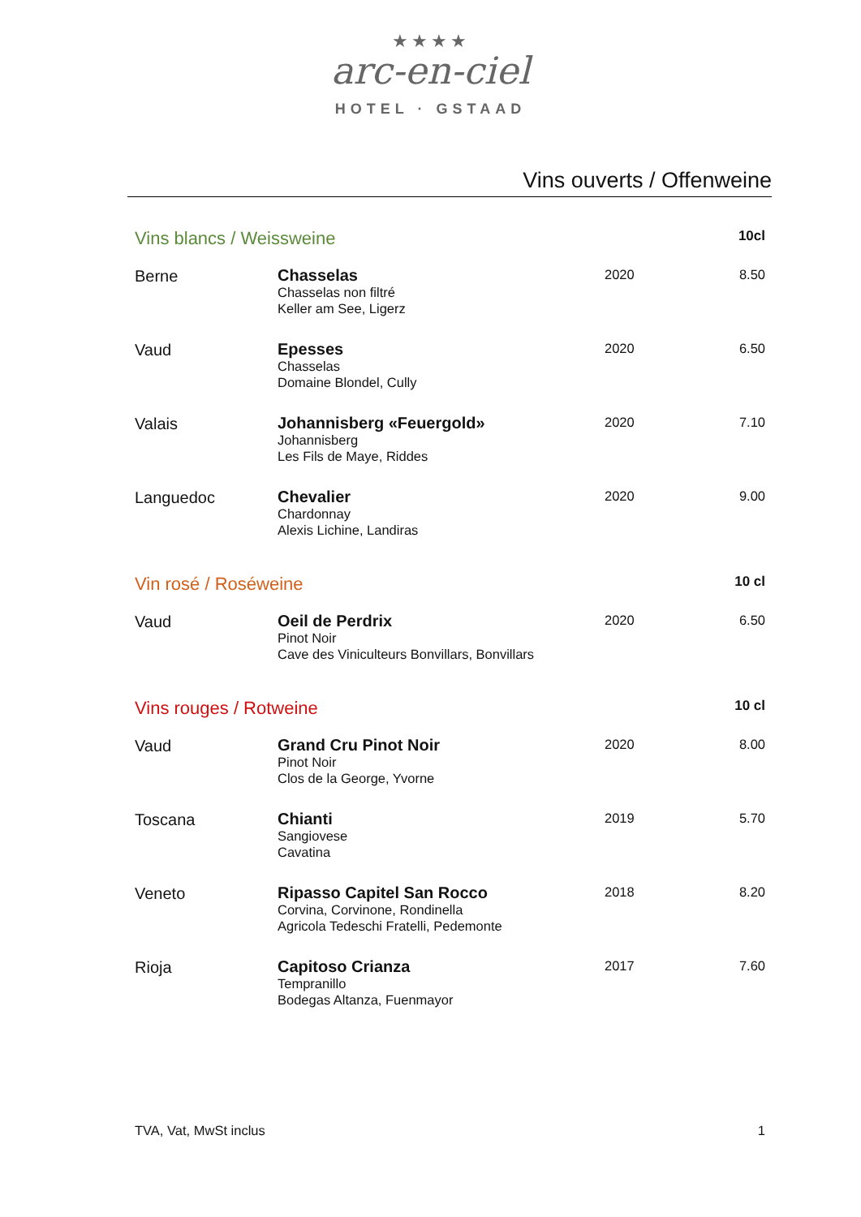★★★★
arc-en-ciel
HOTEL · GSTAAD
Vins ouverts / Offenweine
| Vins blancs / Weissweine | | | 10cl |
| Berne | Chasselas Chasselas non filtré Keller am See, Ligerz | 2020 | 8.50 |
| Vaud | Epesses Chasselas Domaine Blondel, Cully | 2020 | 6.50 |
| Valais | Johannisberg «Feuergold» Johannisberg Les Fils de Maye, Riddes | 2020 | 7.10 |
| Languedoc | Chevalier Chardonnay Alexis Lichine, Landiras | 2020 | 9.00 |
| Vin rosé / Roséweine | | | 10 cl |
| Vaud | Oeil de Perdrix Pinot Noir Cave des Viniculteurs Bonvillars, Bonvillars | 2020 | 6.50 |
| Vins rouges / Rotweine | | | 10 cl |
| Vaud | Grand Cru Pinot Noir Pinot Noir Clos de la George, Yvorne | 2020 | 8.00 |
| Toscana | Chianti Sangiovese Cavatina | 2019 | 5.70 |
| Veneto | Ripasso Capitel San Rocco Corvina, Corvinone, Rondinella Agricola Tedeschi Fratelli, Pedemonte | 2018 | 8.20 |
| Rioja | Capitoso Crianza Tempranillo Bodegas Altanza, Fuenmayor | 2017 | 7.60 |
TVA, Vat, MwSt inclus 1